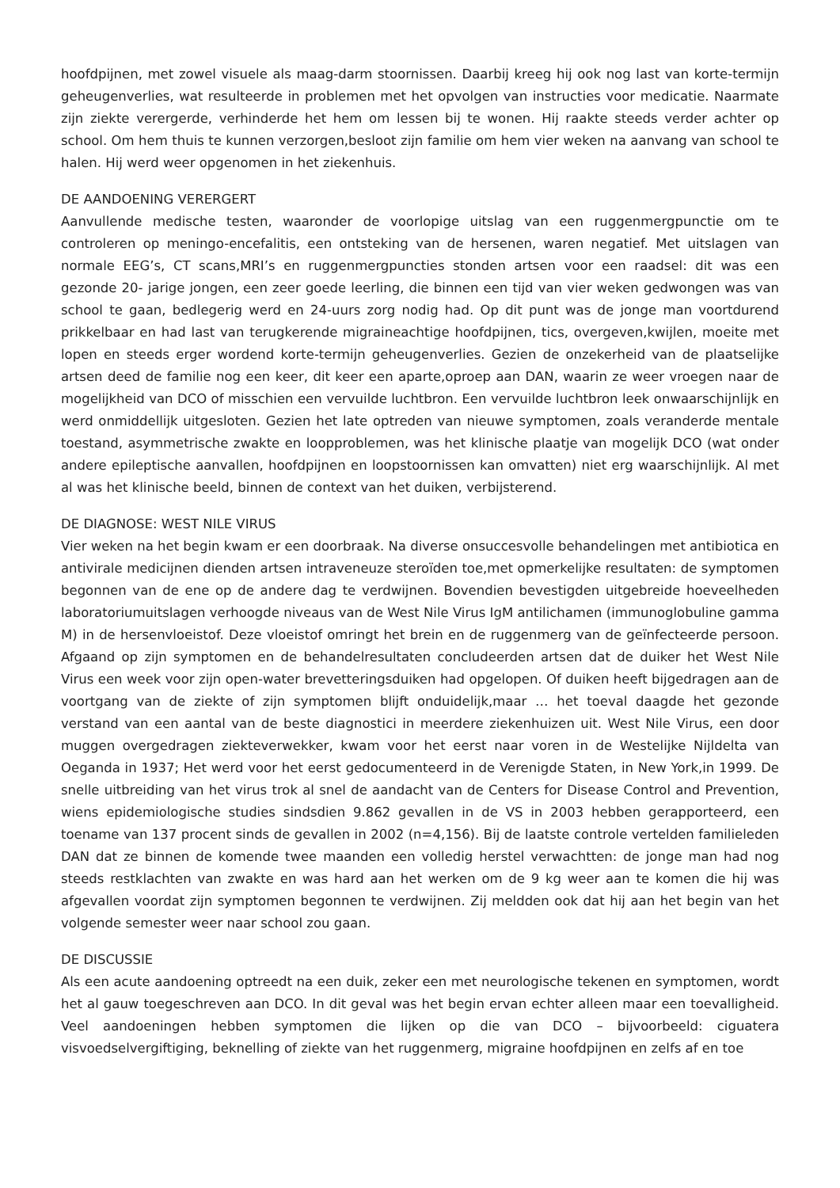hoofdpijnen, met zowel visuele als maag-darm stoornissen. Daarbij kreeg hij ook nog last van korte-termijn geheugenverlies, wat resulteerde in problemen met het opvolgen van instructies voor medicatie. Naarmate zijn ziekte verergerde, verhinderde het hem om lessen bij te wonen. Hij raakte steeds verder achter op school. Om hem thuis te kunnen verzorgen,besloot zijn familie om hem vier weken na aanvang van school te halen. Hij werd weer opgenomen in het ziekenhuis.
DE AANDOENING VERERGERT
Aanvullende medische testen, waaronder de voorlopige uitslag van een ruggenmergpunctie om te controleren op meningo-encefalitis, een ontsteking van de hersenen, waren negatief. Met uitslagen van normale EEG’s, CT scans,MRI’s en ruggenmergpuncties stonden artsen voor een raadsel: dit was een gezonde 20- jarige jongen, een zeer goede leerling, die binnen een tijd van vier weken gedwongen was van school te gaan, bedlegerig werd en 24-uurs zorg nodig had. Op dit punt was de jonge man voortdurend prikkelbaar en had last van terugkerende migraineachtige hoofdpijnen, tics, overgeven,kwijlen, moeite met lopen en steeds erger wordend korte-termijn geheugenverlies. Gezien de onzekerheid van de plaatselijke artsen deed de familie nog een keer, dit keer een aparte,oproep aan DAN, waarin ze weer vroegen naar de mogelijkheid van DCO of misschien een vervuilde luchtbron. Een vervuilde luchtbron leek onwaarschijnlijk en werd onmiddellijk uitgesloten. Gezien het late optreden van nieuwe symptomen, zoals veranderde mentale toestand, asymmetrische zwakte en loopproblemen, was het klinische plaatje van mogelijk DCO (wat onder andere epileptische aanvallen, hoofdpijnen en loopstoornissen kan omvatten) niet erg waarschijnlijk. Al met al was het klinische beeld, binnen de context van het duiken, verbijsterend.
DE DIAGNOSE: WEST NILE VIRUS
Vier weken na het begin kwam er een doorbraak. Na diverse onsuccesvolle behandelingen met antibiotica en antivirale medicijnen dienden artsen intraveneuze steroïden toe,met opmerkelijke resultaten: de symptomen begonnen van de ene op de andere dag te verdwijnen. Bovendien bevestigden uitgebreide hoeveelheden laboratoriumuitslagen verhoogde niveaus van de West Nile Virus IgM antilichamen (immunoglobuline gamma M) in de hersenvloeistof. Deze vloeistof omringt het brein en de ruggenmerg van de geïnfecteerde persoon. Afgaand op zijn symptomen en de behandelresultaten concludeerden artsen dat de duiker het West Nile Virus een week voor zijn open-water brevetteringsduiken had opgelopen. Of duiken heeft bijgedragen aan de voortgang van de ziekte of zijn symptomen blijft onduidelijk,maar … het toeval daagde het gezonde verstand van een aantal van de beste diagnostici in meerdere ziekenhuizen uit. West Nile Virus, een door muggen overgedragen ziekteverwekker, kwam voor het eerst naar voren in de Westelijke Nijldelta van Oeganda in 1937; Het werd voor het eerst gedocumenteerd in de Verenigde Staten, in New York,in 1999. De snelle uitbreiding van het virus trok al snel de aandacht van de Centers for Disease Control and Prevention, wiens epidemiologische studies sindsdien 9.862 gevallen in de VS in 2003 hebben gerapporteerd, een toename van 137 procent sinds de gevallen in 2002 (n=4,156). Bij de laatste controle vertelden familieleden DAN dat ze binnen de komende twee maanden een volledig herstel verwachtten: de jonge man had nog steeds restklachten van zwakte en was hard aan het werken om de 9 kg weer aan te komen die hij was afgevallen voordat zijn symptomen begonnen te verdwijnen. Zij meldden ook dat hij aan het begin van het volgende semester weer naar school zou gaan.
DE DISCUSSIE
Als een acute aandoening optreedt na een duik, zeker een met neurologische tekenen en symptomen, wordt het al gauw toegeschreven aan DCO. In dit geval was het begin ervan echter alleen maar een toevalligheid. Veel aandoeningen hebben symptomen die lijken op die van DCO – bijvoorbeeld: ciguatera visvoedselvergiftiging, beknelling of ziekte van het ruggenmerg, migraine hoofdpijnen en zelfs af en toe